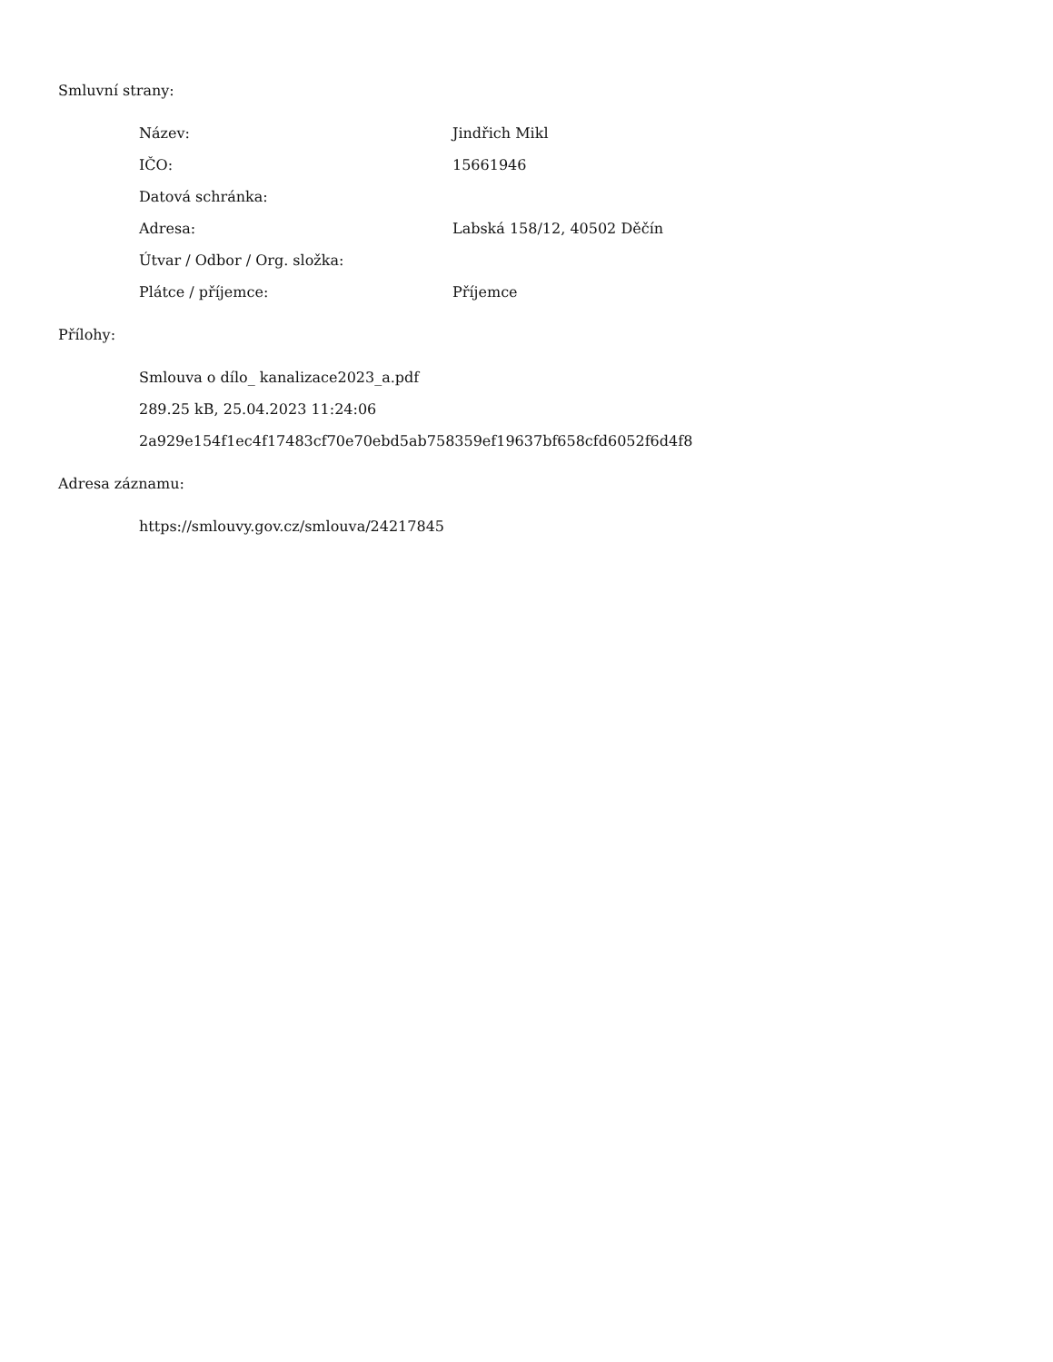Smluvní strany:
| Název: | Jindřich Mikl |
| IČO: | 15661946 |
| Datová schránka: | |
| Adresa: | Labská 158/12, 40502 Děčín |
| Útvar / Odbor / Org. složka: | |
| Plátce / příjemce: | Příjemce |
Přílohy:
Smlouva o dílo_ kanalizace2023_a.pdf
289.25 kB, 25.04.2023 11:24:06
2a929e154f1ec4f17483cf70e70ebd5ab758359ef19637bf658cfd6052f6d4f8
Adresa záznamu:
https://smlouvy.gov.cz/smlouva/24217845